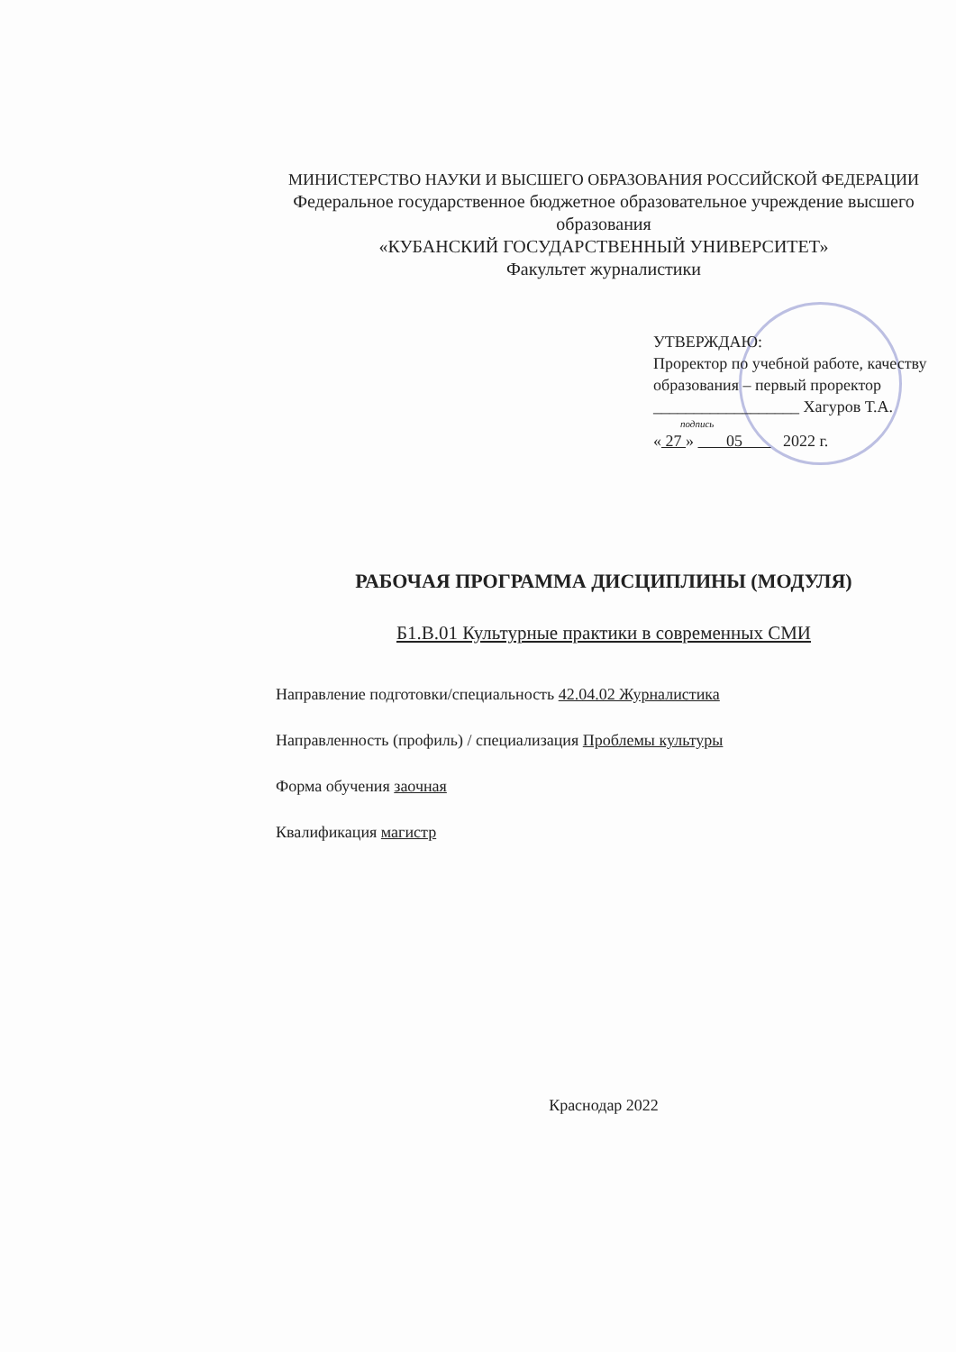МИНИСТЕРСТВО НАУКИ И ВЫСШЕГО ОБРАЗОВАНИЯ РОССИЙСКОЙ ФЕДЕРАЦИИ
Федеральное государственное бюджетное образовательное учреждение высшего образования
«КУБАНСКИЙ ГОСУДАРСТВЕННЫЙ УНИВЕРСИТЕТ»
Факультет журналистики
УТВЕРЖДАЮ:
Проректор по учебной работе, качеству образования – первый проректор
__________________ Хагуров Т.А.
подпись
« 27 » 05 2022 г.
РАБОЧАЯ ПРОГРАММА ДИСЦИПЛИНЫ (МОДУЛЯ)
Б1.В.01 Культурные практики в современных СМИ
Направление подготовки/специальность 42.04.02 Журналистика
Направленность (профиль) / специализация Проблемы культуры
Форма обучения заочная
Квалификация магистр
Краснодар 2022